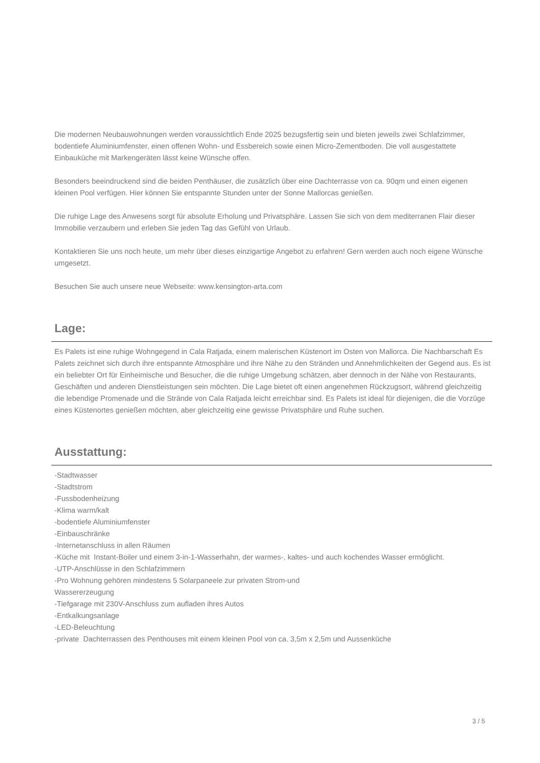Die modernen Neubauwohnungen werden voraussichtlich Ende 2025 bezugsfertig sein und bieten jeweils zwei Schlafzimmer, bodentiefe Aluminiumfenster, einen offenen Wohn- und Essbereich sowie einen Micro-Zementboden. Die voll ausgestattete Einbauküche mit Markengeräten lässt keine Wünsche offen.
Besonders beeindruckend sind die beiden Penthäuser, die zusätzlich über eine Dachterrasse von ca. 90qm und einen eigenen kleinen Pool verfügen. Hier können Sie entspannte Stunden unter der Sonne Mallorcas genießen.
Die ruhige Lage des Anwesens sorgt für absolute Erholung und Privatsphäre. Lassen Sie sich von dem mediterranen Flair dieser Immobilie verzaubern und erleben Sie jeden Tag das Gefühl von Urlaub.
Kontaktieren Sie uns noch heute, um mehr über dieses einzigartige Angebot zu erfahren! Gern werden auch noch eigene Wünsche umgesetzt.
Besuchen Sie auch unsere neue Webseite: www.kensington-arta.com
Lage:
Es Palets ist eine ruhige Wohngegend in Cala Ratjada, einem malerischen Küstenort im Osten von Mallorca. Die Nachbarschaft Es Palets zeichnet sich durch ihre entspannte Atmosphäre und ihre Nähe zu den Stränden und Annehmlichkeiten der Gegend aus. Es ist ein beliebter Ort für Einheimische und Besucher, die die ruhige Umgebung schätzen, aber dennoch in der Nähe von Restaurants, Geschäften und anderen Dienstleistungen sein möchten. Die Lage bietet oft einen angenehmen Rückzugsort, während gleichzeitig die lebendige Promenade und die Strände von Cala Ratjada leicht erreichbar sind. Es Palets ist ideal für diejenigen, die die Vorzüge eines Küstenortes genießen möchten, aber gleichzeitig eine gewisse Privatsphäre und Ruhe suchen.
Ausstattung:
-Stadtwasser
-Stadtstrom
-Fussbodenheizung
-Klima warm/kalt
-bodentiefe Aluminiumfenster
-Einbauschränke
-Internetanschluss in allen Räumen
-Küche mit Instant-Boiler und einem 3-in-1-Wasserhahn, der warmes-, kaltes- und auch kochendes Wasser ermöglicht.
-UTP-Anschlüsse in den Schlafzimmern
-Pro Wohnung gehören mindestens 5 Solarpaneele zur privaten Strom-und
Wassererzeugung
-Tiefgarage mit 230V-Anschluss zum aufladen ihres Autos
-Entkalkungsanlage
-LED-Beleuchtung
-private Dachterrassen des Penthouses mit einem kleinen Pool von ca. 3,5m x 2,5m und Aussenküche
3 / 5